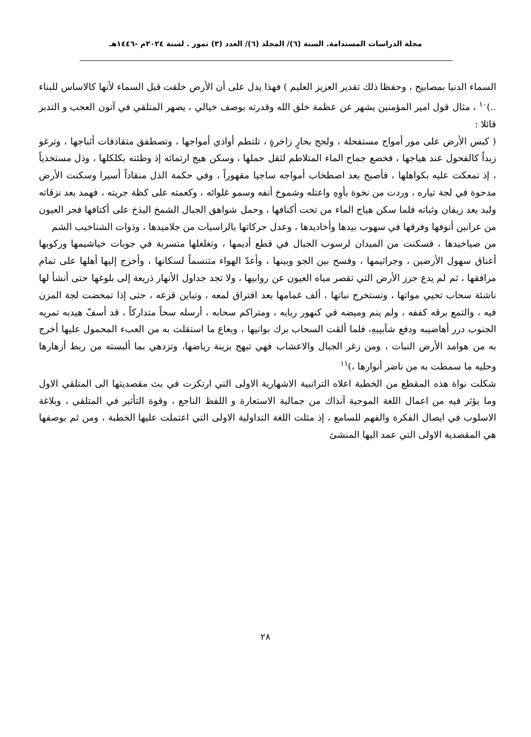مجلة الدراسات المستدامة. السنة (٦)/ المجلد (٦)/ العدد (٣) تموز . لسنة ٢٠٢٤م -١٤٤٦هـ
السماء الدنيا بمصابيح ، وحفظا ذلك تقدير العزيز العليم ) فهذا يدل على أن الأرض خلقت قبل السماء لأنها كالاساس للبناء ..)<sup>١٠</sup> ، مثال قول امير المؤمنين يشهر عن عظمة خلق الله وقدرته بوصف خيالي ، يصهر المتلقي في آتون العجب و التدبر قائلا :
( كبس الأرض على مور أمواج مستفحلة ، ولجج بحارٍ زاخرةٍ ، تلتطم أواذي أمواجها ، وتصطفق متقاذفات أثباجها ، وترغو زبداً كالفحول عند هياجها ، فخضع جماح الماء المتلاطم لثقل حملها ، وسكن هيج ارتمائه إذ وطئته بكلكلها ، وذل مستخذياً ، إذ تمعكت عليه بكواهلها ، فأصبح بعد اصطخاب أمواجه ساجيا مقهوراً ، وفي حكمة الذل منقاداً أسيرا وسكنت الأرض مدحوة في لجة تياره ، وردت من نخوة بأوِهِ واعتله وشموخ أنفه وسمو غلوائه ، وكعمته على كظة جريته ، فهمد بعد نزقاته ولبد بعد زيفان وثباته فلما سكن هياج الماء من تحت أكنافها ، وحمل شواهق الجبال الشمخ البذخ على أكتافها فجر العيون من عرانين أنوفها وفرقها في سهوب بيدها وأخاديدها ، وعدل حركاتها بالراسيات من جلاميدها ، وذوات الشناخيب الشم
من صياخيدها ، فسكنت من الميدان لرسوب الجبال في قطع أديمها ، وتغلغلها متسربة في جوبات خياشيمها وركوبها أعناق سهول الأرضين ، وجراثيمها ، وفسح بين الجو وبينها ، وأعدّ الهواء متنسماً لسكانها ، وأخرج إليها أهلها على تمام مرافقها ، ثم لم يدع جرز الأرض التي تقصر مياه العيون عن روابيها ، ولا تجد جداول الأنهار ذريعة إلى بلوغها حتى أنشأ لها ناشئة سحاب تحيي مواتها ، وتستخرج نباتها ، ألف غمامها بعد افتراق لمعه ، وتباين قزعه ، حتى إذا تمخضت لجة المزن فيه ، والتمع برقه كففه ، ولم ينم وميضه في كنهور ربابه ، ومتراكم سحابه ، أرسله سحاً متداركاً ، قد أسفّ هيدبه تمريه الجنوب درر أهاضيبه ودفع شآبيبهِ، فلما ألقت السحاب برك بوانيها ، وبعاع ما استقلت به من العبء المحمول عليها أخرج به من هوامد الأرض النبات ، ومن زغر الجبال والاعشاب فهي تبهج بزينة رياضها، وتزدهي بما ألبسته من ربط أزهارها وحليه ما سمطت به من ناضر أنوارها ،)<sup>١١</sup>
شكلت نواة هذه المقطع من الخطبة اعلاه التراتبية الاشهارية الاولى التي ارتكزت في بث مقصديتها الى المتلقي الاول وما يؤثر فيه من اعمال اللغة الموحية آنذاك من جمالية الاستعارة و اللفظ الناجع ، وقوة التأثير في المتلقي ، وبلاغة الاسلوب في ايصال الفكرة والفهم للسامع ، إذ مثلت اللغة التداولية الاولى التي اعتملت عليها الخطبة ، ومن ثم بوصفها هي المقصدية الاولى التي عمد اليها المنشئ
٢٨